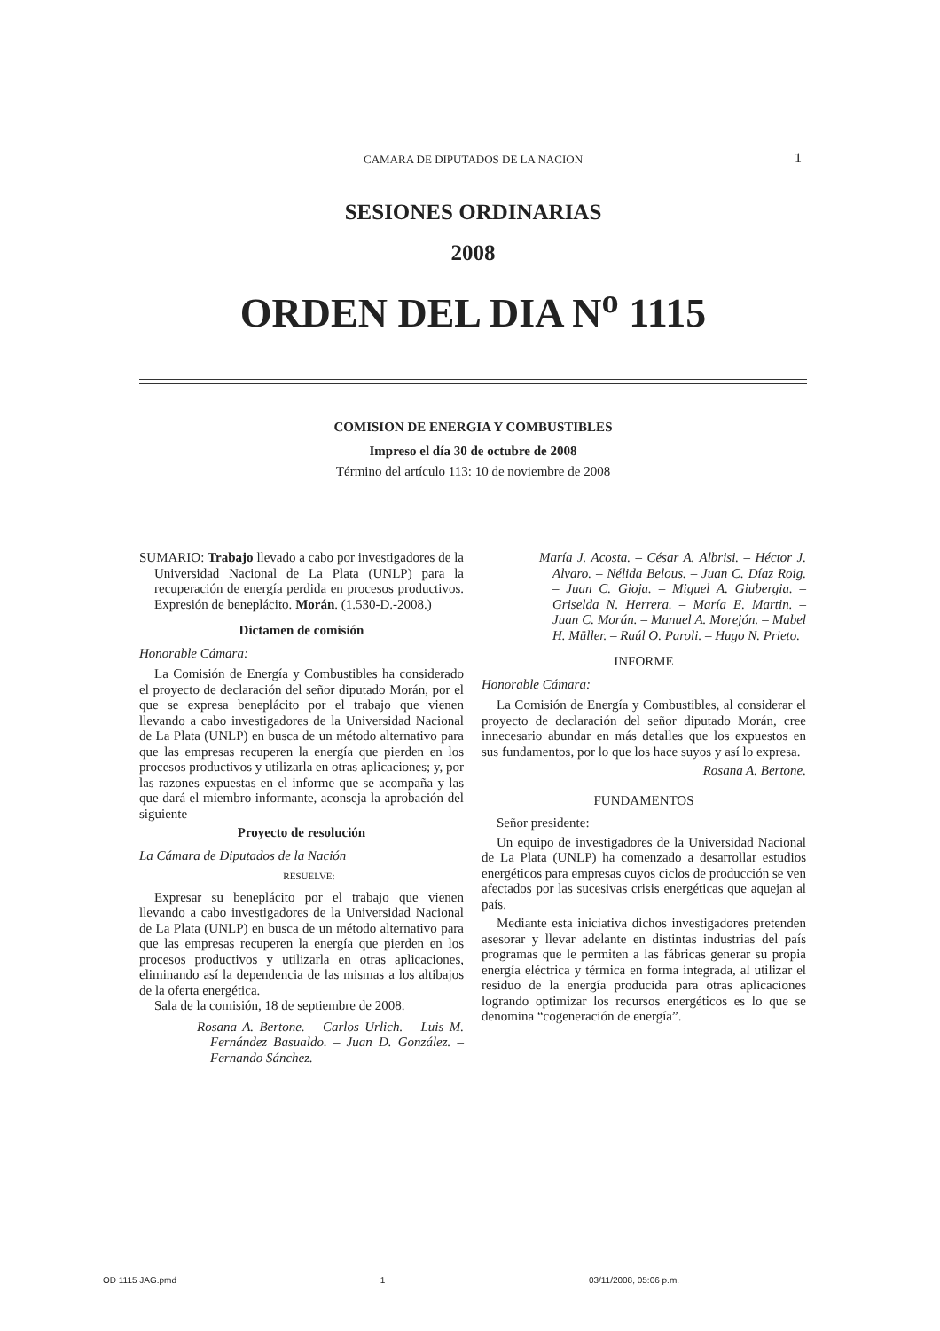CAMARA DE DIPUTADOS DE LA NACION 1
SESIONES ORDINARIAS
2008
ORDEN DEL DIA N<sup>o</sup> 1115
COMISION DE ENERGIA Y COMBUSTIBLES
Impreso el día 30 de octubre de 2008
Término del artículo 113: 10 de noviembre de 2008
SUMARIO: Trabajo llevado a cabo por investigadores de la Universidad Nacional de La Plata (UNLP) para la recuperación de energía perdida en procesos productivos. Expresión de beneplácito. Morán. (1.530-D.-2008.)
Dictamen de comisión
Honorable Cámara:
La Comisión de Energía y Combustibles ha considerado el proyecto de declaración del señor diputado Morán, por el que se expresa beneplácito por el trabajo que vienen llevando a cabo investigadores de la Universidad Nacional de La Plata (UNLP) en busca de un método alternativo para que las empresas recuperen la energía que pierden en los procesos productivos y utilizarla en otras aplicaciones; y, por las razones expuestas en el informe que se acompaña y las que dará el miembro informante, aconseja la aprobación del siguiente
Proyecto de resolución
La Cámara de Diputados de la Nación
RESUELVE:
Expresar su beneplácito por el trabajo que vienen llevando a cabo investigadores de la Universidad Nacional de La Plata (UNLP) en busca de un método alternativo para que las empresas recuperen la energía que pierden en los procesos productivos y utilizarla en otras aplicaciones, eliminando así la dependencia de las mismas a los altibajos de la oferta energética.
Sala de la comisión, 18 de septiembre de 2008.
Rosana A. Bertone. – Carlos Urlich. – Luis M. Fernández Basualdo. – Juan D. González. – Fernando Sánchez. –
María J. Acosta. – César A. Albrisi. – Héctor J. Alvaro. – Nélida Belous. – Juan C. Díaz Roig. – Juan C. Gioja. – Miguel A. Giubergia. – Griselda N. Herrera. – María E. Martin. – Juan C. Morán. – Manuel A. Morejón. – Mabel H. Müller. – Raúl O. Paroli. – Hugo N. Prieto.
INFORME
Honorable Cámara:
La Comisión de Energía y Combustibles, al considerar el proyecto de declaración del señor diputado Morán, cree innecesario abundar en más detalles que los expuestos en sus fundamentos, por lo que los hace suyos y así lo expresa.
Rosana A. Bertone.
FUNDAMENTOS
Señor presidente:
Un equipo de investigadores de la Universidad Nacional de La Plata (UNLP) ha comenzado a desarrollar estudios energéticos para empresas cuyos ciclos de producción se ven afectados por las sucesivas crisis energéticas que aquejan al país.
Mediante esta iniciativa dichos investigadores pretenden asesorar y llevar adelante en distintas industrias del país programas que le permiten a las fábricas generar su propia energía eléctrica y térmica en forma integrada, al utilizar el residuo de la energía producida para otras aplicaciones logrando optimizar los recursos energéticos es lo que se denomina “cogeneración de energía”.
OD 1115 JAG.pmd 1 03/11/2008, 05:06 p.m.